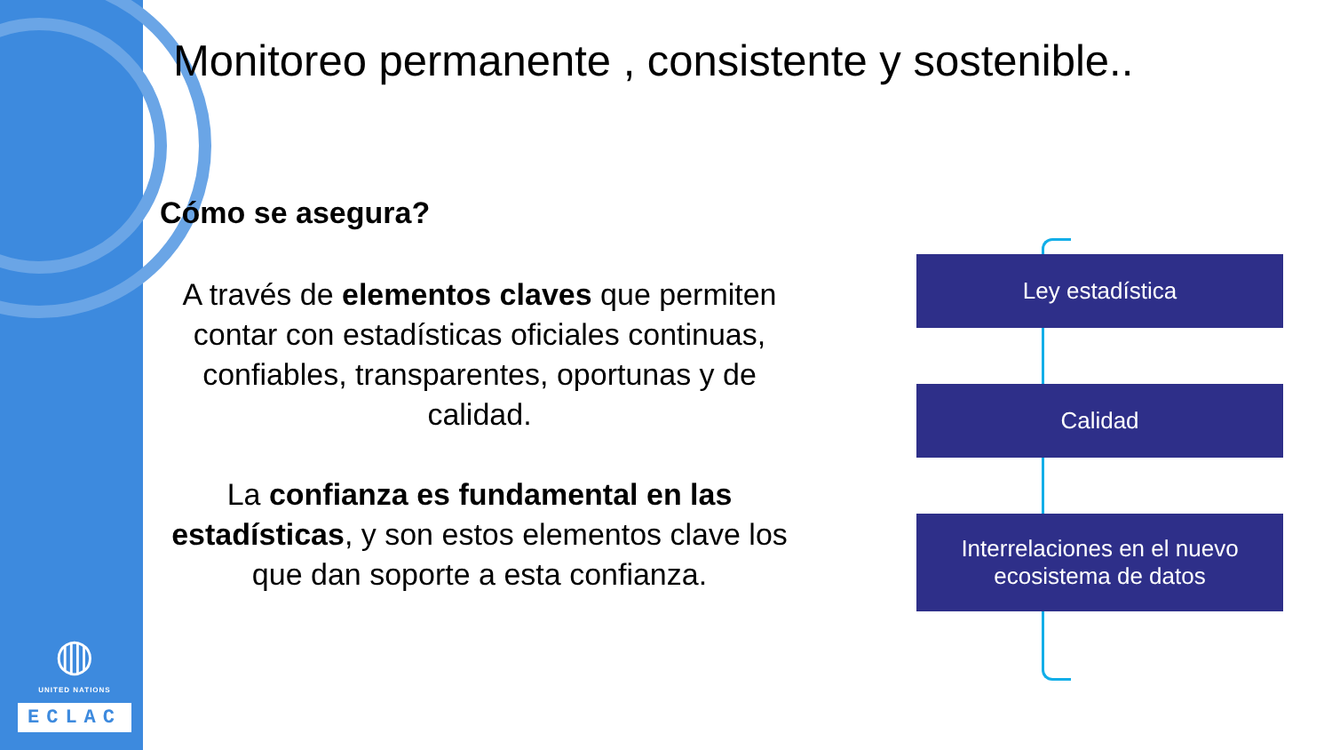◍
UNITED NATIONS
ECLAC
Monitoreo permanente , consistente y sostenible..
Cómo se asegura?
A través de elementos claves que permiten contar con estadísticas oficiales continuas, confiables, transparentes, oportunas y de calidad.
La confianza es fundamental en las estadísticas, y son estos elementos clave los que dan soporte a esta confianza.
Ley estadística
Calidad
Interrelaciones en el nuevo
ecosistema de datos